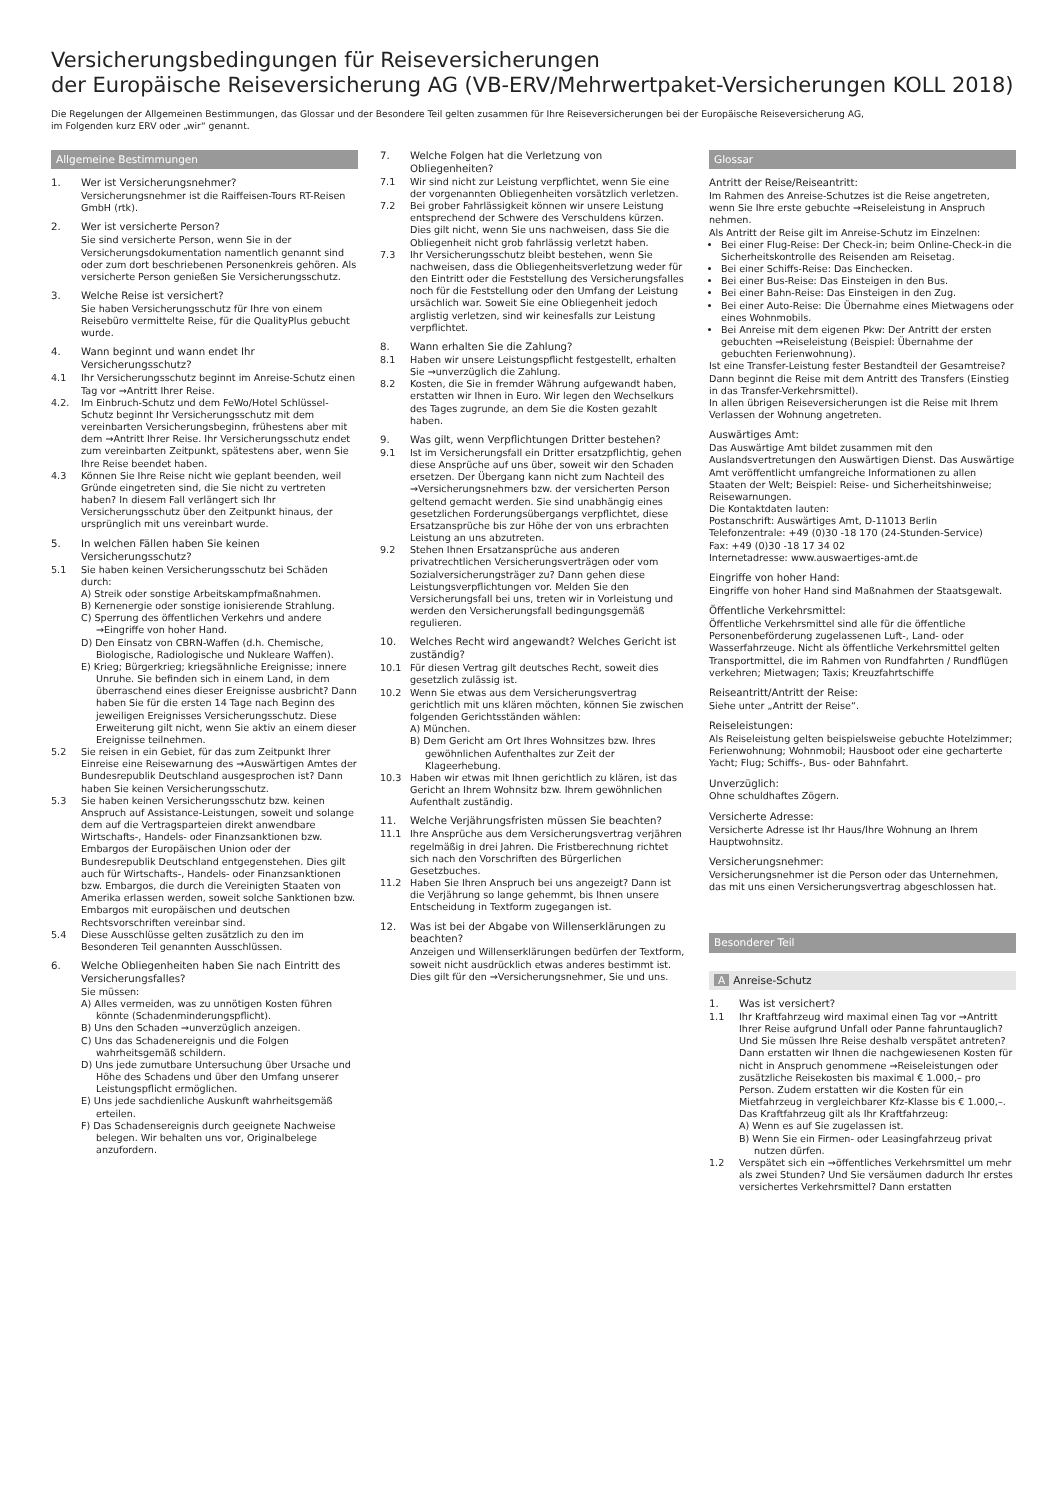Versicherungsbedingungen für Reiseversicherungen
der Europäische Reiseversicherung AG (VB-ERV/Mehrwertpaket-Versicherungen KOLL 2018)
Die Regelungen der Allgemeinen Bestimmungen, das Glossar und der Besondere Teil gelten zusammen für Ihre Reiseversicherungen bei der Europäische Reiseversicherung AG,
im Folgenden kurz ERV oder „wir“ genannt.
Allgemeine Bestimmungen
1. Wer ist Versicherungsnehmer?
Versicherungsnehmer ist die Raiffeisen-Tours RT-Reisen GmbH (rtk).
2. Wer ist versicherte Person?
Sie sind versicherte Person, wenn Sie in der Versicherungsdokumentation namentlich genannt sind oder zum dort beschriebenen Personenkreis gehören. Als versicherte Person genießen Sie Versicherungsschutz.
3. Welche Reise ist versichert?
Sie haben Versicherungsschutz für Ihre von einem Reisebüro vermittelte Reise, für die QualityPlus gebucht wurde.
4. Wann beginnt und wann endet Ihr Versicherungsschutz?
4.1 Ihr Versicherungsschutz beginnt im Anreise-Schutz einen Tag vor →Antritt Ihrer Reise.
4.2. Im Einbruch-Schutz und dem FeWo/Hotel Schlüssel-Schutz beginnt Ihr Versicherungsschutz mit dem vereinbarten Versicherungsbeginn, frühestens aber mit dem →Antritt Ihrer Reise. Ihr Versicherungsschutz endet zum vereinbarten Zeitpunkt, spätestens aber, wenn Sie Ihre Reise beendet haben.
4.3 Können Sie Ihre Reise nicht wie geplant beenden, weil Gründe eingetreten sind, die Sie nicht zu vertreten haben? In diesem Fall verlängert sich Ihr Versicherungsschutz über den Zeitpunkt hinaus, der ursprünglich mit uns vereinbart wurde.
5. In welchen Fällen haben Sie keinen Versicherungsschutz?
5.1 Sie haben keinen Versicherungsschutz bei Schäden durch:
A) Streik oder sonstige Arbeitskampfmaßnahmen.
B) Kernenergie oder sonstige ionisierende Strahlung.
C) Sperrung des öffentlichen Verkehrs und andere →Eingriffe von hoher Hand.
D) Den Einsatz von CBRN-Waffen (d.h. Chemische, Biologische, Radiologische und Nukleare Waffen).
E) Krieg; Bürgerkrieg; kriegsähnliche Ereignisse; innere Unruhe. Sie befinden sich in einem Land, in dem überraschend eines dieser Ereignisse ausbricht? Dann haben Sie für die ersten 14 Tage nach Beginn des jeweiligen Ereignisses Versicherungsschutz. Diese Erweiterung gilt nicht, wenn Sie aktiv an einem dieser Ereignisse teilnehmen.
5.2 Sie reisen in ein Gebiet, für das zum Zeitpunkt Ihrer Einreise eine Reisewarnung des →Auswärtigen Amtes der Bundesrepublik Deutschland ausgesprochen ist? Dann haben Sie keinen Versicherungsschutz.
5.3 Sie haben keinen Versicherungsschutz bzw. keinen Anspruch auf Assistance-Leistungen, soweit und solange dem auf die Vertragsparteien direkt anwendbare Wirtschafts-, Handels- oder Finanzsanktionen bzw. Embargos der Europäischen Union oder der Bundesrepublik Deutschland entgegenstehen. Dies gilt auch für Wirtschafts-, Handels- oder Finanzsanktionen bzw. Embargos, die durch die Vereinigten Staaten von Amerika erlassen werden, soweit solche Sanktionen bzw. Embargos mit europäischen und deutschen Rechtsvorschriften vereinbar sind.
5.4 Diese Ausschlüsse gelten zusätzlich zu den im Besonderen Teil genannten Ausschlüssen.
6. Welche Obliegenheiten haben Sie nach Eintritt des Versicherungsfalles?
Sie müssen:
A) Alles vermeiden, was zu unnötigen Kosten führen könnte (Schadenminderungspflicht).
B) Uns den Schaden →unverzüglich anzeigen.
C) Uns das Schadenereignis und die Folgen wahrheitsgemäß schildern.
D) Uns jede zumutbare Untersuchung über Ursache und Höhe des Schadens und über den Umfang unserer Leistungspflicht ermöglichen.
E) Uns jede sachdienliche Auskunft wahrheitsgemäß erteilen.
F) Das Schadensereignis durch geeignete Nachweise belegen. Wir behalten uns vor, Originalbelege anzufordern.
7. Welche Folgen hat die Verletzung von Obliegenheiten?
7.1 Wir sind nicht zur Leistung verpflichtet, wenn Sie eine der vorgenannten Obliegenheiten vorsätzlich verletzen.
7.2 Bei grober Fahrlässigkeit können wir unsere Leistung entsprechend der Schwere des Verschuldens kürzen. Dies gilt nicht, wenn Sie uns nachweisen, dass Sie die Obliegenheit nicht grob fahrlässig verletzt haben.
7.3 Ihr Versicherungsschutz bleibt bestehen, wenn Sie nachweisen, dass die Obliegenheitsverletzung weder für den Eintritt oder die Feststellung des Versicherungsfalles noch für die Feststellung oder den Umfang der Leistung ursächlich war. Soweit Sie eine Obliegenheit jedoch arglistig verletzen, sind wir keinesfalls zur Leistung verpflichtet.
8. Wann erhalten Sie die Zahlung?
8.1 Haben wir unsere Leistungspflicht festgestellt, erhalten Sie →unverzüglich die Zahlung.
8.2 Kosten, die Sie in fremder Währung aufgewandt haben, erstatten wir Ihnen in Euro. Wir legen den Wechselkurs des Tages zugrunde, an dem Sie die Kosten gezahlt haben.
9. Was gilt, wenn Verpflichtungen Dritter bestehen?
9.1 Ist im Versicherungsfall ein Dritter ersatzpflichtig, gehen diese Ansprüche auf uns über, soweit wir den Schaden ersetzen. Der Übergang kann nicht zum Nachteil des →Versicherungsnehmers bzw. der versicherten Person geltend gemacht werden. Sie sind unabhängig eines gesetzlichen Forderungsübergangs verpflichtet, diese Ersatzansprüche bis zur Höhe der von uns erbrachten Leistung an uns abzutreten.
9.2 Stehen Ihnen Ersatzansprüche aus anderen privatrechtlichen Versicherungsverträgen oder vom Sozialversicherungsträger zu? Dann gehen diese Leistungsverpflichtungen vor. Melden Sie den Versicherungsfall bei uns, treten wir in Vorleistung und werden den Versicherungsfall bedingungsgemäß regulieren.
10. Welches Recht wird angewandt? Welches Gericht ist zuständig?
10.1 Für diesen Vertrag gilt deutsches Recht, soweit dies gesetzlich zulässig ist.
10.2 Wenn Sie etwas aus dem Versicherungsvertrag gerichtlich mit uns klären möchten, können Sie zwischen folgenden Gerichtsständen wählen:
A) München.
B) Dem Gericht am Ort Ihres Wohnsitzes bzw. Ihres gewöhnlichen Aufenthaltes zur Zeit der Klageerhebung.
10.3 Haben wir etwas mit Ihnen gerichtlich zu klären, ist das Gericht an Ihrem Wohnsitz bzw. Ihrem gewöhnlichen Aufenthalt zuständig.
11. Welche Verjährungsfristen müssen Sie beachten?
11.1 Ihre Ansprüche aus dem Versicherungsvertrag verjähren regelmäßig in drei Jahren. Die Fristberechnung richtet sich nach den Vorschriften des Bürgerlichen Gesetzbuches.
11.2 Haben Sie Ihren Anspruch bei uns angezeigt? Dann ist die Verjährung so lange gehemmt, bis Ihnen unsere Entscheidung in Textform zugegangen ist.
12. Was ist bei der Abgabe von Willenserklärungen zu beachten?
Anzeigen und Willenserklärungen bedürfen der Textform, soweit nicht ausdrücklich etwas anderes bestimmt ist. Dies gilt für den →Versicherungsnehmer, Sie und uns.
Glossar
Antritt der Reise/Reiseantritt:
Im Rahmen des Anreise-Schutzes ist die Reise angetreten, wenn Sie Ihre erste gebuchte →Reiseleistung in Anspruch nehmen.
Als Antritt der Reise gilt im Anreise-Schutz im Einzelnen:
Bei einer Flug-Reise: Der Check-in; beim Online-Check-in die Sicherheitskontrolle des Reisenden am Reisetag.
Bei einer Schiffs-Reise: Das Einchecken.
Bei einer Bus-Reise: Das Einsteigen in den Bus.
Bei einer Bahn-Reise: Das Einsteigen in den Zug.
Bei einer Auto-Reise: Die Übernahme eines Mietwagens oder eines Wohnmobils.
Bei Anreise mit dem eigenen Pkw: Der Antritt der ersten gebuchten →Reiseleistung (Beispiel: Übernahme der gebuchten Ferienwohnung).
Ist eine Transfer-Leistung fester Bestandteil der Gesamtreise? Dann beginnt die Reise mit dem Antritt des Transfers (Einstieg in das Transfer-Verkehrsmittel).
In allen übrigen Reiseversicherungen ist die Reise mit Ihrem Verlassen der Wohnung angetreten.
Auswärtiges Amt:
Das Auswärtige Amt bildet zusammen mit den Auslandsvertretungen den Auswärtigen Dienst. Das Auswärtige Amt veröffentlicht umfangreiche Informationen zu allen Staaten der Welt; Beispiel: Reise- und Sicherheitshinweise; Reisewarnungen.
Die Kontaktdaten lauten:
Postanschrift: Auswärtiges Amt, D-11013 Berlin
Telefonzentrale: +49 (0)30 -18 170 (24-Stunden-Service)
Fax: +49 (0)30 -18 17 34 02
Internetadresse: www.auswaertiges-amt.de
Eingriffe von hoher Hand:
Eingriffe von hoher Hand sind Maßnahmen der Staatsgewalt.
Öffentliche Verkehrsmittel:
Öffentliche Verkehrsmittel sind alle für die öffentliche Personenbeförderung zugelassenen Luft-, Land- oder Wasserfahrzeuge. Nicht als öffentliche Verkehrsmittel gelten Transportmittel, die im Rahmen von Rundfahrten / Rundflügen verkehren; Mietwagen; Taxis; Kreuzfahrtschiffe
Reiseantritt/Antritt der Reise:
Siehe unter „Antritt der Reise“.
Reiseleistungen:
Als Reiseleistung gelten beispielsweise gebuchte Hotelzimmer; Ferienwohnung; Wohnmobil; Hausboot oder eine gecharterte Yacht; Flug; Schiffs-, Bus- oder Bahnfahrt.
Unverzüglich:
Ohne schuldhaftes Zögern.
Versicherte Adresse:
Versicherte Adresse ist Ihr Haus/Ihre Wohnung an Ihrem Hauptwohnsitz.
Versicherungsnehmer:
Versicherungsnehmer ist die Person oder das Unternehmen, das mit uns einen Versicherungsvertrag abgeschlossen hat.
Besonderer Teil
A Anreise-Schutz
1. Was ist versichert?
1.1 Ihr Kraftfahrzeug wird maximal einen Tag vor →Antritt Ihrer Reise aufgrund Unfall oder Panne fahruntauglich? Und Sie müssen Ihre Reise deshalb verspätet antreten? Dann erstatten wir Ihnen die nachgewiesenen Kosten für nicht in Anspruch genommene →Reiseleistungen oder zusätzliche Reisekosten bis maximal € 1.000,– pro Person. Zudem erstatten wir die Kosten für ein Mietfahrzeug in vergleichbarer Kfz-Klasse bis € 1.000,–.
Das Kraftfahrzeug gilt als Ihr Kraftfahrzeug:
A) Wenn es auf Sie zugelassen ist.
B) Wenn Sie ein Firmen- oder Leasingfahrzeug privat nutzen dürfen.
1.2 Verspätet sich ein →öffentliches Verkehrsmittel um mehr als zwei Stunden? Und Sie versäumen dadurch Ihr erstes versichertes Verkehrsmittel? Dann erstatten